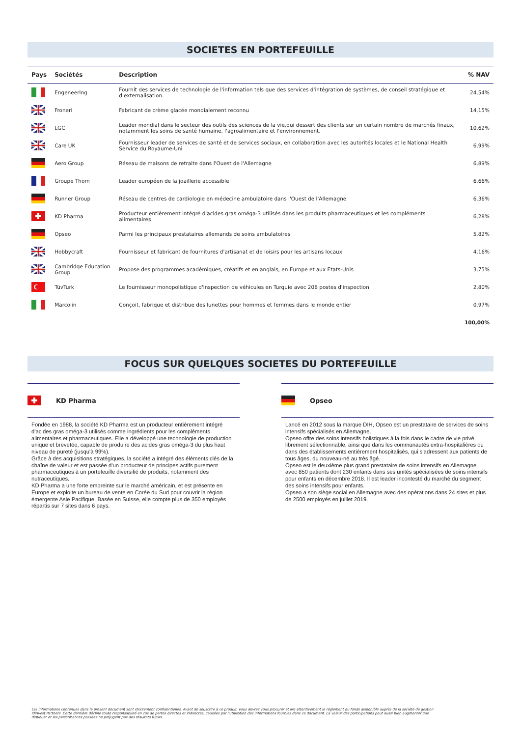SOCIETES EN PORTEFEUILLE
| Pays | Sociétés | Description | % NAV |
| --- | --- | --- | --- |
| | Engeneering | Fournit des services de technologie de l'information tels que des services d'intégration de systèmes, de conseil stratégique et d'externalisation. | 24,54% |
| | Froneri | Fabricant de crème glacée mondialement reconnu | 14,15% |
| | LGC | Leader mondial dans le secteur des outils des sciences de la vie,qui dessert des clients sur un certain nombre de marchés finaux, notamment les soins de santé humaine, l'agroalimentaire et l'environnement. | 10,62% |
| | Care UK | Fournisseur leader de services de santé et de services sociaux, en collaboration avec les autorités locales et le National Health Service du Royaume-Uni | 6,99% |
| | Aero Group | Réseau de maisons de retraite dans l'Ouest de l'Allemagne | 6,89% |
| | Groupe Thom | Leader européen de la joaillerie accessible | 6,66% |
| | Runner Group | Réseau de centres de cardiologie en médecine ambulatoire dans l'Ouest de l'Allemagne | 6,36% |
| | KD Pharma | Producteur entièrement intégré d'acides gras oméga-3 utilisés dans les produits pharmaceutiques et les compléments alimentaires | 6,28% |
| | Opseo | Parmi les principaux prestataires allemands de soins ambulatoires | 5,82% |
| | Hobbycraft | Fournisseur et fabricant de fournitures d'artisanat et de loisirs pour les artisans locaux | 4,16% |
| | Cambridge Education Group | Propose des programmes académiques, créatifs et en anglais, en Europe et aux Etats-Unis | 3,75% |
| | TüvTurk | Le fournisseur monopolistique d'inspection de véhicules en Turquie avec 208 postes d'inspection | 2,80% |
| | Marcolin | Conçoit, fabrique et distribue des lunettes pour hommes et femmes dans le monde entier | 0,97% |
| | | | 100,00% |
FOCUS SUR QUELQUES SOCIETES DU PORTEFEUILLE
KD Pharma
Fondée en 1988, la société KD Pharma est un producteur entièrement intégré d'acides gras oméga-3 utilisés comme ingrédients pour les compléments alimentaires et pharmaceutiques. Elle a développé une technologie de production unique et brevetée, capable de produire des acides gras oméga-3 du plus haut niveau de pureté (jusqu'à 99%).
Grâce à des acquisitions stratégiques, la société a intégré des éléments clés de la chaîne de valeur et est passée d'un producteur de principes actifs purement pharmaceutiques à un portefeuille diversifié de produits, notamment des nutraceutiques.
KD Pharma a une forte empreinte sur le marché américain, et est présente en Europe et exploite un bureau de vente en Corée du Sud pour couvrir la région émergente Asie Pacifique. Basée en Suisse, elle compte plus de 350 employés répartis sur 7 sites dans 6 pays.
Opseo
Lancé en 2012 sous la marque DIH, Opseo est un prestataire de services de soins intensifs spécialisés en Allemagne.
Opseo offre des soins intensifs holistiques à la fois dans le cadre de vie privé librement sélectionnable, ainsi que dans les communautés extra-hospitalières ou dans des établissements entièrement hospitalisés, qui s'adressent aux patients de tous âges, du nouveau-né au très âgé.
Opseo est le deuxième plus grand prestataire de soins intensifs en Allemagne avec 850 patients dont 230 enfants dans ses unités spécialisées de soins intensifs pour enfants en décembre 2018. Il est leader incontesté du marché du segment des soins intensifs pour enfants.
Opseo a son siège social en Allemagne avec des opérations dans 24 sites et plus de 2500 employés en juillet 2019.
Les informations contenues dans le présent document sont strictement confidentielles. Avant de souscrire à ce produit, vous devrez vous procurer et lire attentivement le réglement du fonds disponible auprès de la société de gestion Idinvest Partners. Cette dernière décline toute responsabilité en cas de pertes directes et indirectes, causées par l'utilisation des informations fournies dans ce document. La valeur des participations peut aussi bien augmenter que diminuer et les performances passées ne préjugent pas des résultats futurs.